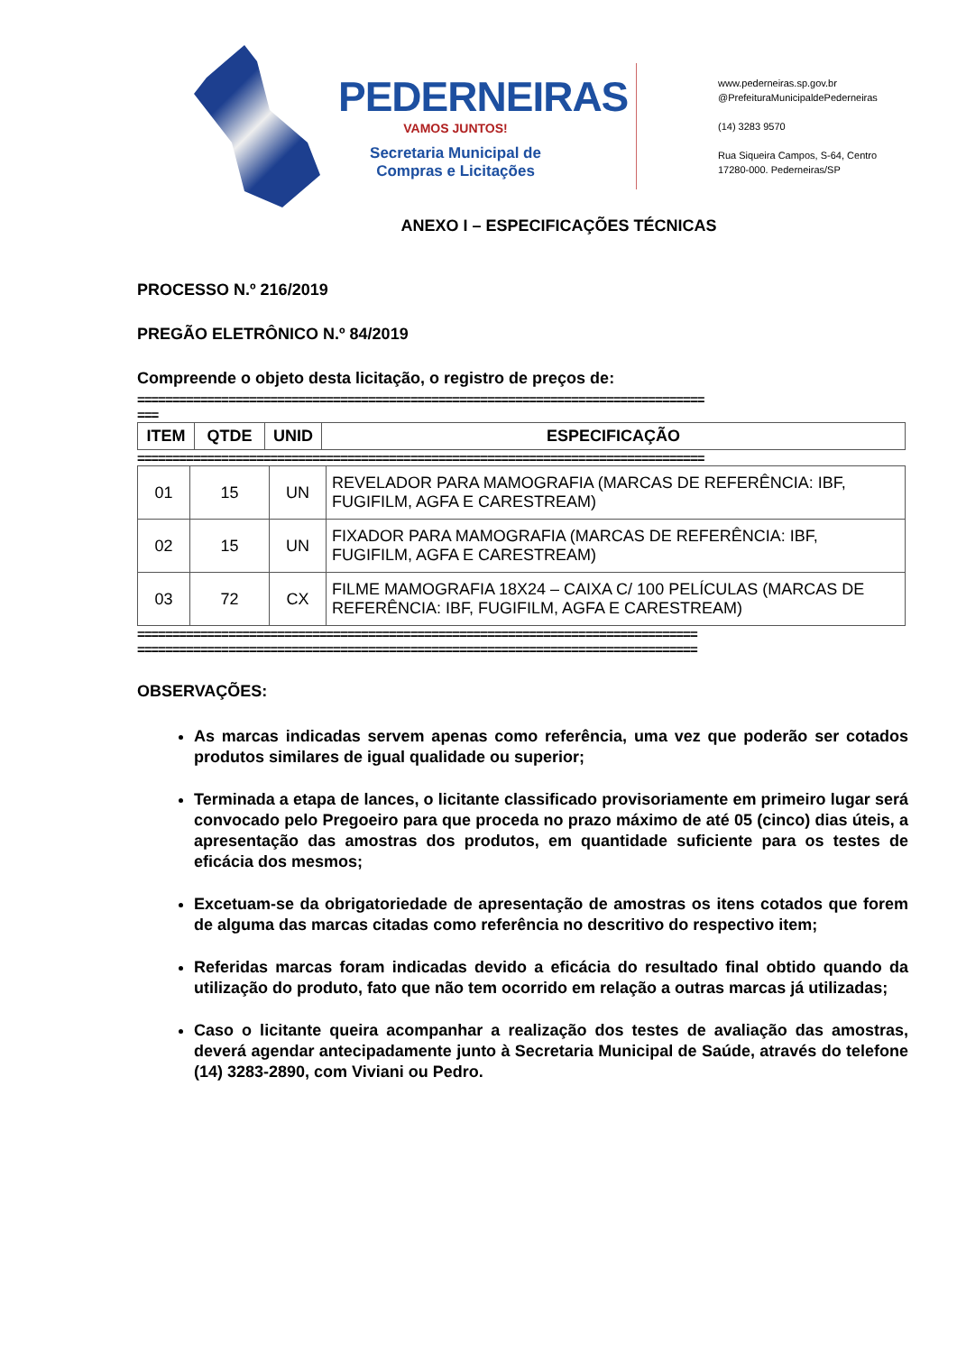PEDERNEIRAS
VAMOS JUNTOS!
Secretaria Municipal de
Compras e Licitações
www.pederneiras.sp.gov.br
@PrefeituraMunicipaldePederneiras
(14) 3283 9570
Rua Siqueira Campos, S-64, Centro
17280-000. Pederneiras/SP
ANEXO I – ESPECIFICAÇÕES TÉCNICAS
PROCESSO N.º 216/2019
PREGÃO ELETRÔNICO N.º 84/2019
Compreende o objeto desta licitação, o registro de preços de:
=================================================================================
===
| ITEM | QTDE | UNID | ESPECIFICAÇÃO |
| --- | --- | --- | --- |
=================================================================================
| 01 | 15 | UN | REVELADOR PARA MAMOGRAFIA (MARCAS DE REFERÊNCIA: IBF, FUGIFILM, AGFA E CARESTREAM) |
| 02 | 15 | UN | FIXADOR PARA MAMOGRAFIA (MARCAS DE REFERÊNCIA: IBF, FUGIFILM, AGFA E CARESTREAM) |
| 03 | 72 | CX | FILME MAMOGRAFIA 18X24 – CAIXA C/ 100 PELÍCULAS (MARCAS DE REFERÊNCIA: IBF, FUGIFILM, AGFA E CARESTREAM) |
================================================================================
================================================================================
OBSERVAÇÕES:
As marcas indicadas servem apenas como referência, uma vez que poderão ser cotados produtos similares de igual qualidade ou superior;
Terminada a etapa de lances, o licitante classificado provisoriamente em primeiro lugar será convocado pelo Pregoeiro para que proceda no prazo máximo de até 05 (cinco) dias úteis, a apresentação das amostras dos produtos, em quantidade suficiente para os testes de eficácia dos mesmos;
Excetuam-se da obrigatoriedade de apresentação de amostras os itens cotados que forem de alguma das marcas citadas como referência no descritivo do respectivo item;
Referidas marcas foram indicadas devido a eficácia do resultado final obtido quando da utilização do produto, fato que não tem ocorrido em relação a outras marcas já utilizadas;
Caso o licitante queira acompanhar a realização dos testes de avaliação das amostras, deverá agendar antecipadamente junto à Secretaria Municipal de Saúde, através do telefone (14) 3283-2890, com Viviani ou Pedro.